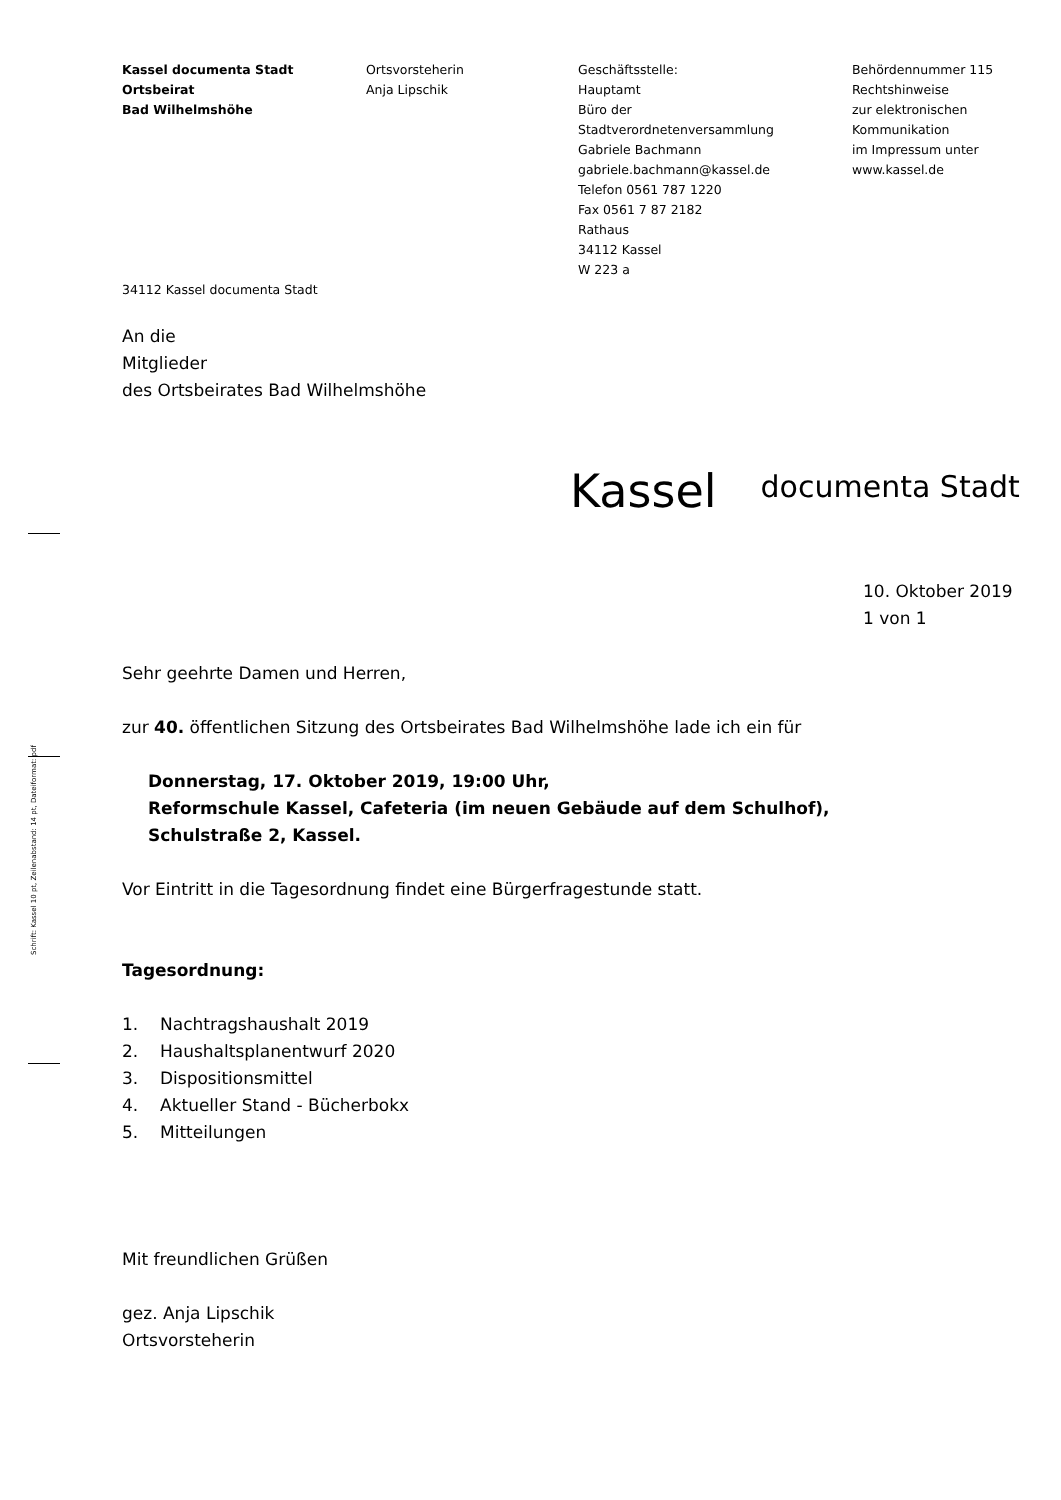Schrift: Kassel 10 pt, Zeilenabstand: 14 pt, Dateiformat: pdf
Kassel documenta Stadt
Ortsbeirat
Bad Wilhelmshöhe
Ortsvorsteherin
Anja Lipschik
Geschäftsstelle:
Hauptamt
Büro der
Stadtverordnetenversammlung
Gabriele Bachmann
gabriele.bachmann@kassel.de
Telefon 0561 787 1220
Fax 0561 7 87 2182
Rathaus
34112 Kassel
W 223 a
Behördennummer 115
Rechtshinweise
zur elektronischen
Kommunikation
im Impressum unter
www.kassel.de
34112 Kassel documenta Stadt
An die
Mitglieder
des Ortsbeirates Bad Wilhelmshöhe
Kassel documenta Stadt
10. Oktober 2019
1 von 1
Sehr geehrte Damen und Herren,
zur 40. öffentlichen Sitzung des Ortsbeirates Bad Wilhelmshöhe lade ich ein für
Donnerstag, 17. Oktober 2019, 19:00 Uhr,
Reformschule Kassel, Cafeteria (im neuen Gebäude auf dem Schulhof),
Schulstraße 2, Kassel.
Vor Eintritt in die Tagesordnung findet eine Bürgerfragestunde statt.
Tagesordnung:
1. Nachtragshaushalt 2019
2. Haushaltsplanentwurf 2020
3. Dispositionsmittel
4. Aktueller Stand - Bücherbokx
5. Mitteilungen
Mit freundlichen Grüßen
gez. Anja Lipschik
Ortsvorsteherin